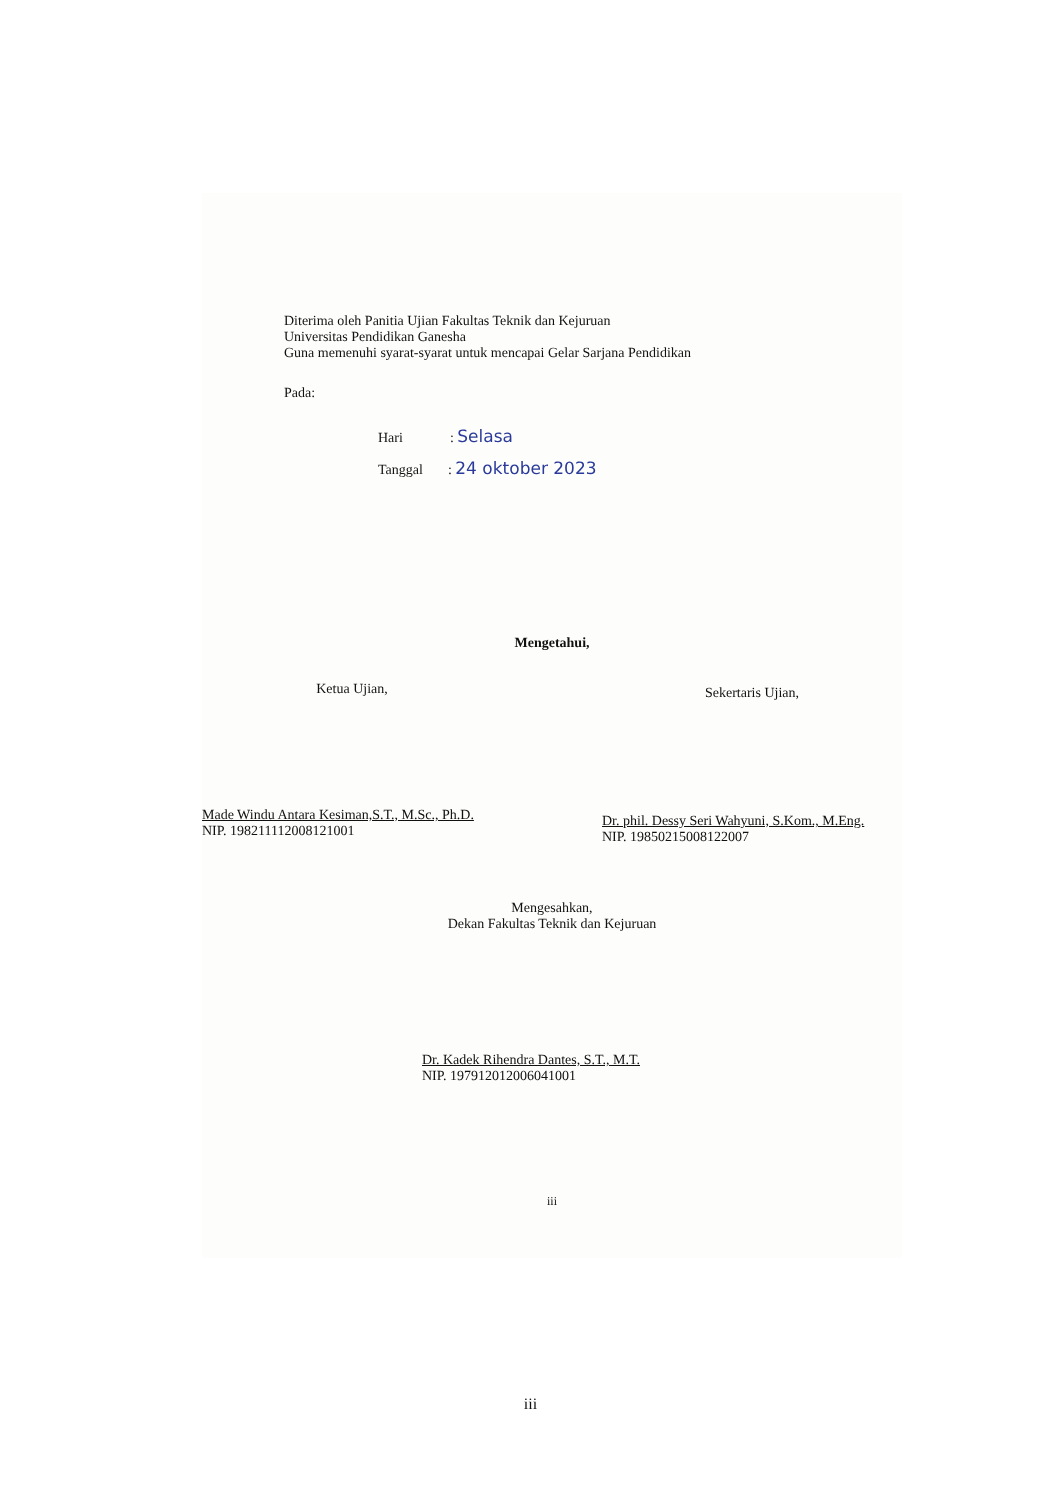Diterima oleh Panitia Ujian Fakultas Teknik dan Kejuruan
Universitas Pendidikan Ganesha
Guna memenuhi syarat-syarat untuk mencapai Gelar Sarjana Pendidikan
Pada:
Hari : Selasa
Tanggal : 24 oktober 2023
Mengetahui,
Ketua Ujian,
Made Windu Antara Kesiman,S.T., M.Sc., Ph.D.
NIP. 198211112008121001
Sekertaris Ujian,
Dr. phil. Dessy Seri Wahyuni, S.Kom., M.Eng.
NIP. 19850215008122007
Mengesahkan,
Dekan Fakultas Teknik dan Kejuruan
Dr. Kadek Rihendra Dantes, S.T., M.T.
NIP. 197912012006041001
iii
iii